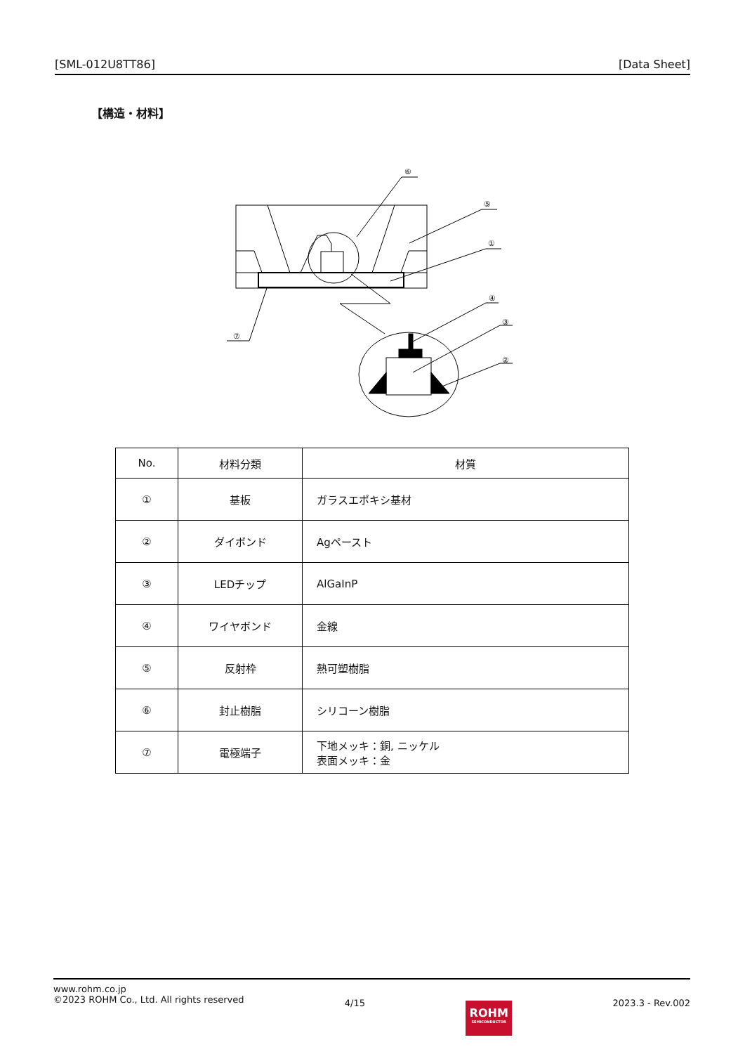[SML-012U8TT86] [Data Sheet]
【構造・材料】
⑥
⑤
①
④
③
②
⑦
| No. | 材料分類 | 材質 |
| --- | --- | --- |
| ① | 基板 | ガラスエポキシ基材 |
| ② | ダイボンド | Agペースト |
| ③ | LEDチップ | AlGaInP |
| ④ | ワイヤボンド | 金線 |
| ⑤ | 反射枠 | 熱可塑樹脂 |
| ⑥ | 封止樹脂 | シリコーン樹脂 |
| ⑦ | 電極端子 | 下地メッキ：銅, ニッケル 表面メッキ：金 |
www.rohm.co.jp
©2023 ROHM Co., Ltd. All rights reserved
4/15
ROHM
SEMICONDUCTOR
2023.3 - Rev.002